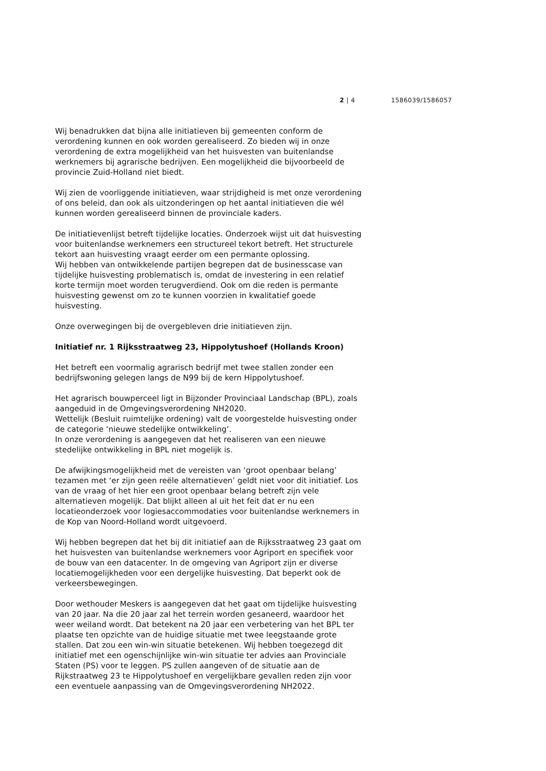2 | 4 1586039/1586057
Wij benadrukken dat bijna alle initiatieven bij gemeenten conform de verordening kunnen en ook worden gerealiseerd. Zo bieden wij in onze verordening de extra mogelijkheid van het huisvesten van buitenlandse werknemers bij agrarische bedrijven. Een mogelijkheid die bijvoorbeeld de provincie Zuid-Holland niet biedt.
Wij zien de voorliggende initiatieven, waar strijdigheid is met onze verordening of ons beleid, dan ook als uitzonderingen op het aantal initiatieven die wél kunnen worden gerealiseerd binnen de provinciale kaders.
De initiatievenlijst betreft tijdelijke locaties. Onderzoek wijst uit dat huisvesting voor buitenlandse werknemers een structureel tekort betreft. Het structurele tekort aan huisvesting vraagt eerder om een permante oplossing.
Wij hebben van ontwikkelende partijen begrepen dat de businesscase van tijdelijke huisvesting problematisch is, omdat de investering in een relatief korte termijn moet worden terugverdiend. Ook om die reden is permante huisvesting gewenst om zo te kunnen voorzien in kwalitatief goede huisvesting.
Onze overwegingen bij de overgebleven drie initiatieven zijn.
Initiatief nr. 1 Rijksstraatweg 23, Hippolytushoef (Hollands Kroon)
Het betreft een voormalig agrarisch bedrijf met twee stallen zonder een bedrijfswoning gelegen langs de N99 bij de kern Hippolytushoef.
Het agrarisch bouwperceel ligt in Bijzonder Provinciaal Landschap (BPL), zoals aangeduid in de Omgevingsverordening NH2020.
Wettelijk (Besluit ruimtelijke ordening) valt de voorgestelde huisvesting onder de categorie ‘nieuwe stedelijke ontwikkeling’.
In onze verordening is aangegeven dat het realiseren van een nieuwe stedelijke ontwikkeling in BPL niet mogelijk is.
De afwijkingsmogelijkheid met de vereisten van ‘groot openbaar belang’ tezamen met ‘er zijn geen reële alternatieven’ geldt niet voor dit initiatief. Los van de vraag of het hier een groot openbaar belang betreft zijn vele alternatieven mogelijk. Dat blijkt alleen al uit het feit dat er nu een locatieonderzoek voor logiesaccommodaties voor buitenlandse werknemers in de Kop van Noord-Holland wordt uitgevoerd.
Wij hebben begrepen dat het bij dit initiatief aan de Rijksstraatweg 23 gaat om het huisvesten van buitenlandse werknemers voor Agriport en specifiek voor de bouw van een datacenter. In de omgeving van Agriport zijn er diverse locatiemogelijkheden voor een dergelijke huisvesting. Dat beperkt ook de verkeersbewegingen.
Door wethouder Meskers is aangegeven dat het gaat om tijdelijke huisvesting van 20 jaar. Na die 20 jaar zal het terrein worden gesaneerd, waardoor het weer weiland wordt. Dat betekent na 20 jaar een verbetering van het BPL ter plaatse ten opzichte van de huidige situatie met twee leegstaande grote stallen. Dat zou een win-win situatie betekenen. Wij hebben toegezegd dit initiatief met een ogenschijnlijke win-win situatie ter advies aan Provinciale Staten (PS) voor te leggen. PS zullen aangeven of de situatie aan de Rijkstraatweg 23 te Hippolytushoef en vergelijkbare gevallen reden zijn voor een eventuele aanpassing van de Omgevingsverordening NH2022.